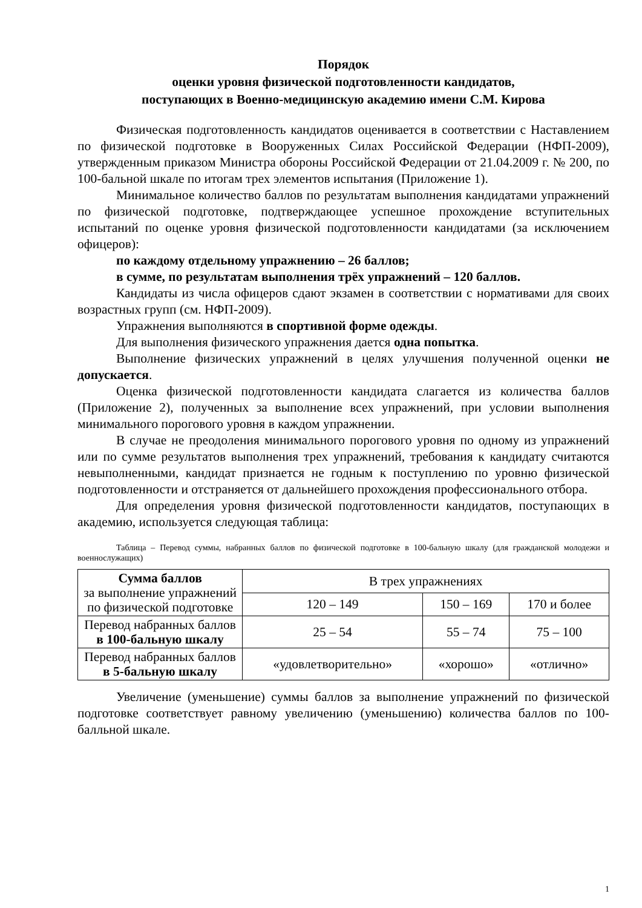Порядок
оценки уровня физической подготовленности кандидатов,
поступающих в Военно-медицинскую академию имени С.М. Кирова
Физическая подготовленность кандидатов оценивается в соответствии с Наставлением по физической подготовке в Вооруженных Силах Российской Федерации (НФП-2009), утвержденным приказом Министра обороны Российской Федерации от 21.04.2009 г. № 200, по 100-бальной шкале по итогам трех элементов испытания (Приложение 1).
Минимальное количество баллов по результатам выполнения кандидатами упражнений по физической подготовке, подтверждающее успешное прохождение вступительных испытаний по оценке уровня физической подготовленности кандидатами (за исключением офицеров):
по каждому отдельному упражнению – 26 баллов;
в сумме, по результатам выполнения трёх упражнений – 120 баллов.
Кандидаты из числа офицеров сдают экзамен в соответствии с нормативами для своих возрастных групп (см. НФП-2009).
Упражнения выполняются в спортивной форме одежды.
Для выполнения физического упражнения дается одна попытка.
Выполнение физических упражнений в целях улучшения полученной оценки не допускается.
Оценка физической подготовленности кандидата слагается из количества баллов (Приложение 2), полученных за выполнение всех упражнений, при условии выполнения минимального порогового уровня в каждом упражнении.
В случае не преодоления минимального порогового уровня по одному из упражнений или по сумме результатов выполнения трех упражнений, требования к кандидату считаются невыполненными, кандидат признается не годным к поступлению по уровню физической подготовленности и отстраняется от дальнейшего прохождения профессионального отбора.
Для определения уровня физической подготовленности кандидатов, поступающих в академию, используется следующая таблица:
Таблица – Перевод суммы, набранных баллов по физической подготовке в 100-бальную шкалу (для гражданской молодежи и военнослужащих)
| Сумма баллов за выполнение упражнений по физической подготовке | В трех упражнениях | | |
| | 120 – 149 | 150 – 169 | 170 и более |
| Перевод набранных баллов в 100-бальную шкалу | 25 – 54 | 55 – 74 | 75 – 100 |
| Перевод набранных баллов в 5-бальную шкалу | «удовлетворительно» | «хорошо» | «отлично» |
Увеличение (уменьшение) суммы баллов за выполнение упражнений по физической подготовке соответствует равному увеличению (уменьшению) количества баллов по 100-балльной шкале.
1